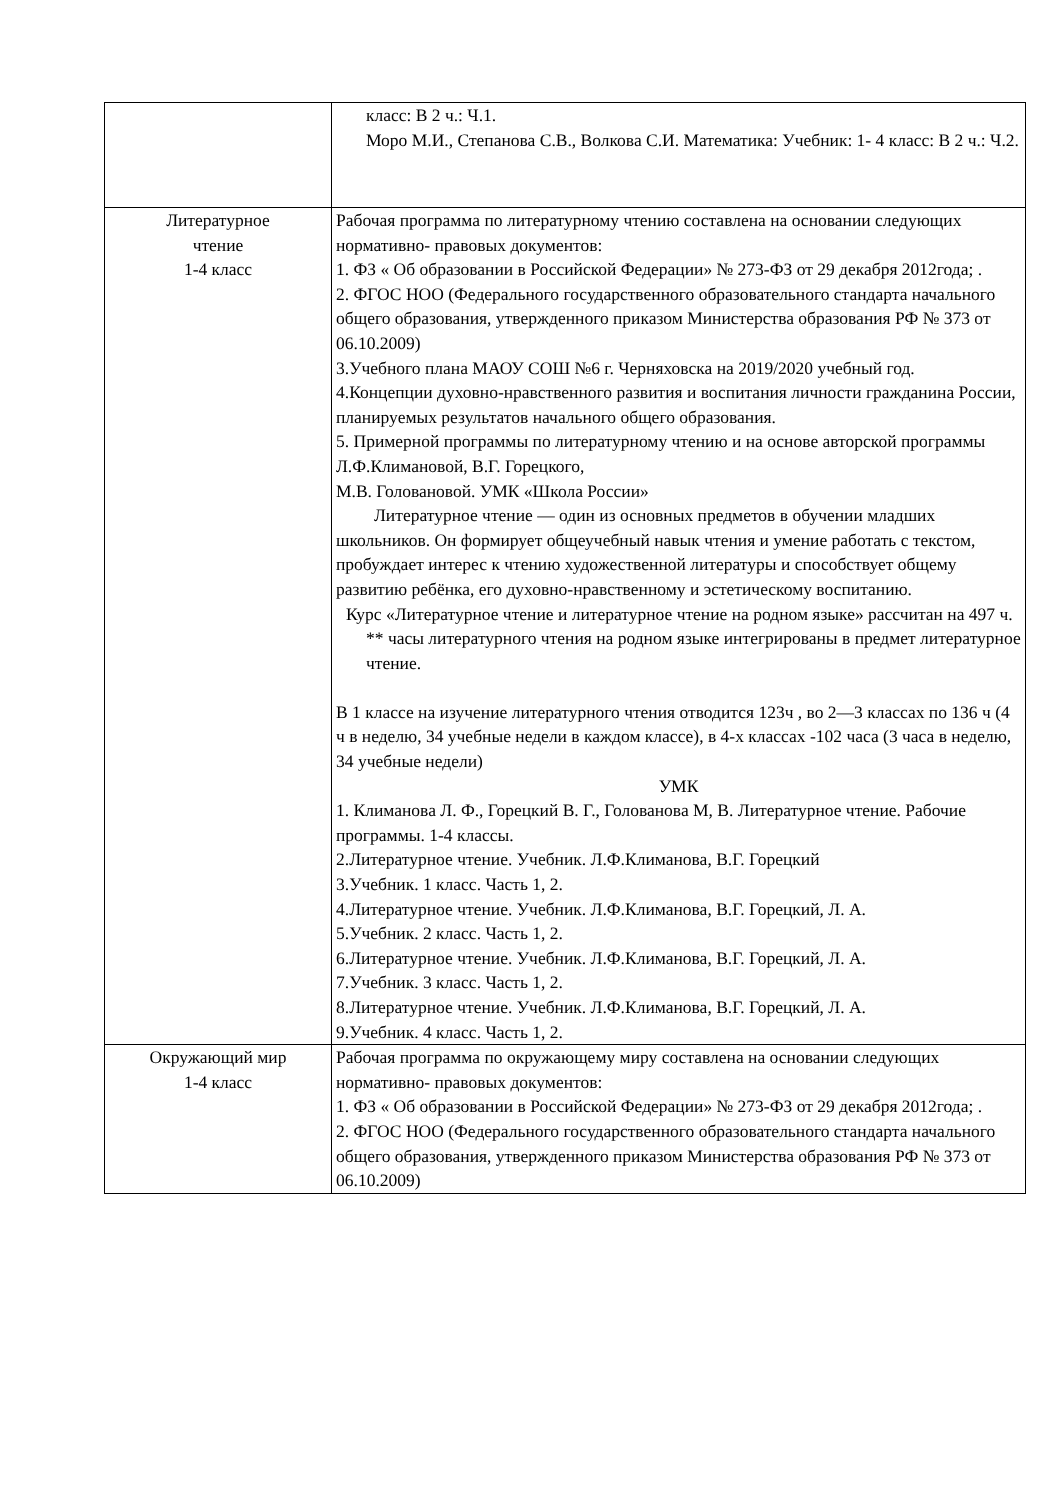| | класс: В 2 ч.: Ч.1. Моро М.И., Степанова С.В., Волкова С.И. Математика: Учебник: 1- 4 класс: В 2 ч.: Ч.2. |
| Литературное чтение 1-4 класс | Рабочая программа по литературному чтению составлена на основании следующих нормативно- правовых документов: 1. ФЗ « Об образовании в Российской Федерации» № 273-ФЗ от 29 декабря 2012года; . 2. ФГОС НОО (Федерального государственного образовательного стандарта начального общего образования, утвержденного приказом Министерства образования РФ № 373 от 06.10.2009) 3.Учебного плана МАОУ СОШ №6 г. Черняховска на 2019/2020 учебный год. 4.Концепции духовно-нравственного развития и воспитания личности гражданина России, планируемых результатов начального общего образования. 5. Примерной программы по литературному чтению и на основе авторской программы Л.Ф.Климановой, В.Г. Горецкого, М.В. Головановой. УМК «Школа России» Литературное чтение — один из основных предметов в обучении младших школьников. Он формирует общеучебный навык чтения и умение работать с текстом, пробуждает интерес к чтению художественной литературы и способствует общему развитию ребёнка, его духовно-нравственному и эстетическому воспитанию. Курс «Литературное чтение и литературное чтение на родном языке» рассчитан на 497 ч. ** часы литературного чтения на родном языке интегрированы в предмет литературное чтение. В 1 классе на изучение литературного чтения отводится 123ч , во 2—3 классах по 136 ч (4 ч в неделю, 34 учебные недели в каждом классе), в 4-х классах -102 часа (3 часа в неделю, 34 учебные недели) УМК 1. Климанова Л. Ф., Горецкий В. Г., Голованова М, В. Литературное чтение. Рабочие программы. 1-4 классы. 2.Литературное чтение. Учебник. Л.Ф.Климанова, В.Г. Горецкий 3.Учебник. 1 класс. Часть 1, 2. 4.Литературное чтение. Учебник. Л.Ф.Климанова, В.Г. Горецкий, Л. А. 5.Учебник. 2 класс. Часть 1, 2. 6.Литературное чтение. Учебник. Л.Ф.Климанова, В.Г. Горецкий, Л. А. 7.Учебник. 3 класс. Часть 1, 2. 8.Литературное чтение. Учебник. Л.Ф.Климанова, В.Г. Горецкий, Л. А. 9.Учебник. 4 класс. Часть 1, 2. |
| Окружающий мир 1-4 класс | Рабочая программа по окружающему миру составлена на основании следующих нормативно- правовых документов: 1. ФЗ « Об образовании в Российской Федерации» № 273-ФЗ от 29 декабря 2012года; . 2. ФГОС НОО (Федерального государственного образовательного стандарта начального общего образования, утвержденного приказом Министерства образования РФ № 373 от 06.10.2009) |